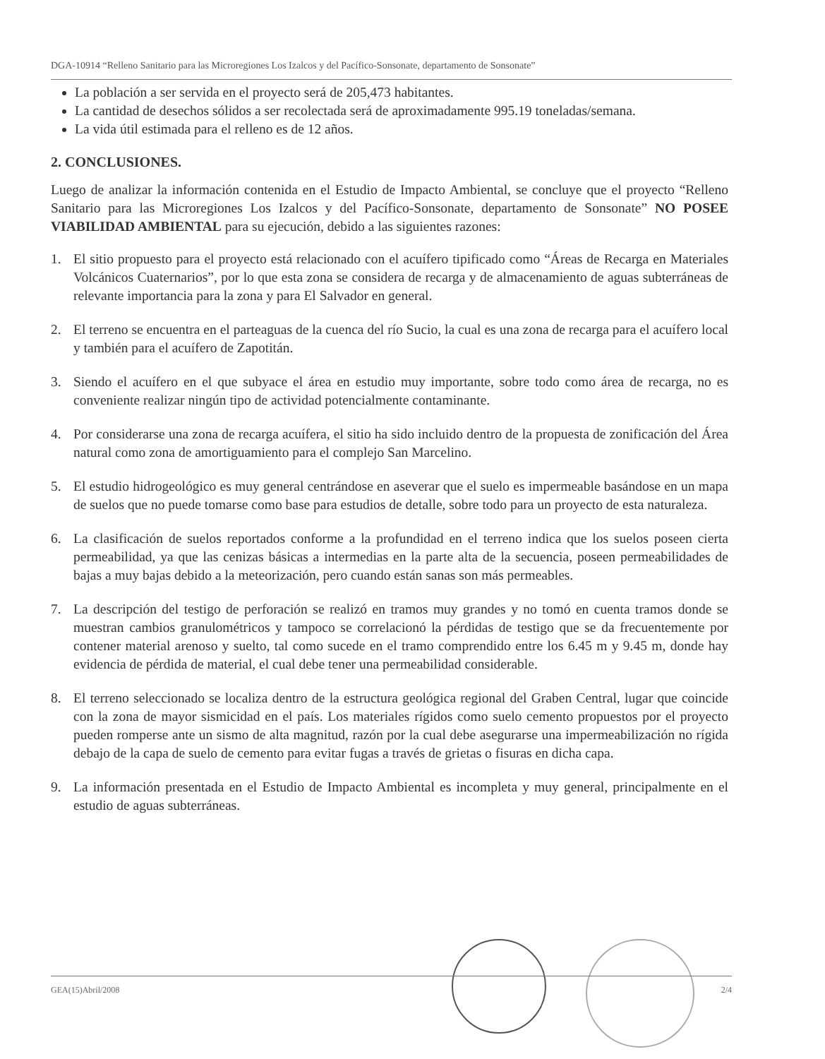DGA-10914 “Relleno Sanitario para las Microregiones Los Izalcos y del Pacífico-Sonsonate, departamento de Sonsonate”
La población a ser servida en el proyecto será de 205,473 habitantes.
La cantidad de desechos sólidos a ser recolectada será de aproximadamente 995.19 toneladas/semana.
La vida útil estimada para el relleno es de 12 años.
2. CONCLUSIONES.
Luego de analizar la información contenida en el Estudio de Impacto Ambiental, se concluye que el proyecto “Relleno Sanitario para las Microregiones Los Izalcos y del Pacífico-Sonsonate, departamento de Sonsonate” NO POSEE VIABILIDAD AMBIENTAL para su ejecución, debido a las siguientes razones:
1. El sitio propuesto para el proyecto está relacionado con el acuífero tipificado como “Áreas de Recarga en Materiales Volcánicos Cuaternarios”, por lo que esta zona se considera de recarga y de almacenamiento de aguas subterráneas de relevante importancia para la zona y para El Salvador en general.
2. El terreno se encuentra en el parteaguas de la cuenca del río Sucio, la cual es una zona de recarga para el acuífero local y también para el acuífero de Zapotitán.
3. Siendo el acuífero en el que subyace el área en estudio muy importante, sobre todo como área de recarga, no es conveniente realizar ningún tipo de actividad potencialmente contaminante.
4. Por considerarse una zona de recarga acuífera, el sitio ha sido incluido dentro de la propuesta de zonificación del Área natural como zona de amortiguamiento para el complejo San Marcelino.
5. El estudio hidrogeológico es muy general centrándose en aseverar que el suelo es impermeable basándose en un mapa de suelos que no puede tomarse como base para estudios de detalle, sobre todo para un proyecto de esta naturaleza.
6. La clasificación de suelos reportados conforme a la profundidad en el terreno indica que los suelos poseen cierta permeabilidad, ya que las cenizas básicas a intermedias en la parte alta de la secuencia, poseen permeabilidades de bajas a muy bajas debido a la meteorización, pero cuando están sanas son más permeables.
7. La descripción del testigo de perforación se realizó en tramos muy grandes y no tomó en cuenta tramos donde se muestran cambios granulométricos y tampoco se correlacionó la pérdidas de testigo que se da frecuentemente por contener material arenoso y suelto, tal como sucede en el tramo comprendido entre los 6.45 m y 9.45 m, donde hay evidencia de pérdida de material, el cual debe tener una permeabilidad considerable.
8. El terreno seleccionado se localiza dentro de la estructura geológica regional del Graben Central, lugar que coincide con la zona de mayor sismicidad en el país. Los materiales rígidos como suelo cemento propuestos por el proyecto pueden romperse ante un sismo de alta magnitud, razón por la cual debe asegurarse una impermeabilización no rígida debajo de la capa de suelo de cemento para evitar fugas a través de grietas o fisuras en dicha capa.
9. La información presentada en el Estudio de Impacto Ambiental es incompleta y muy general, principalmente en el estudio de aguas subterráneas.
GEA(15)Abril/2008 2/4